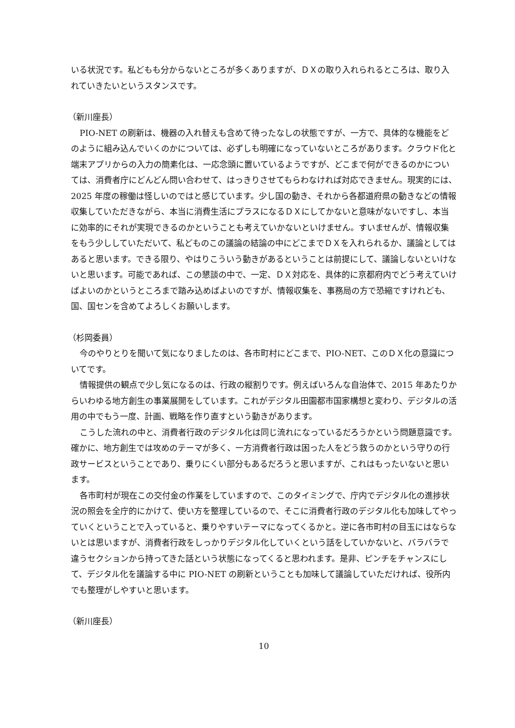いる状況です。私どもも分からないところが多くありますが、ＤＸの取り入れられるところは、取り入れていきたいというスタンスです。
（新川座長）
PIO-NET の刷新は、機器の入れ替えも含めて待ったなしの状態ですが、一方で、具体的な機能をどのように組み込んでいくのかについては、必ずしも明確になっていないところがあります。クラウド化と端末アプリからの入力の簡素化は、一応念頭に置いているようですが、どこまで何ができるのかについては、消費者庁にどんどん問い合わせて、はっきりさせてもらわなければ対応できません。現実的には、2025 年度の稼働は怪しいのではと感じています。少し国の動き、それから各都道府県の動きなどの情報収集していただきながら、本当に消費生活にプラスになるＤＸにしてかないと意味がないですし、本当に効率的にそれが実現できるのかということも考えていかないといけません。すいませんが、情報収集をもう少ししていただいて、私どものこの議論の結論の中にどこまでＤＸを入れられるか、議論としてはあると思います。できる限り、やはりこういう動きがあるということは前提にして、議論しないといけないと思います。可能であれば、この懇談の中で、一定、ＤＸ対応を、具体的に京都府内でどう考えていけばよいのかというところまで踏み込めばよいのですが、情報収集を、事務局の方で恐縮ですけれども、国、国センを含めてよろしくお願いします。
（杉岡委員）
今のやりとりを聞いて気になりましたのは、各市町村にどこまで、PIO-NET、このＤＸ化の意識についてです。
情報提供の観点で少し気になるのは、行政の縦割りです。例えばいろんな自治体で、2015 年あたりからいわゆる地方創生の事業展開をしています。これがデジタル田園都市国家構想と変わり、デジタルの活用の中でもう一度、計画、戦略を作り直すという動きがあります。
こうした流れの中と、消費者行政のデジタル化は同じ流れになっているだろうかという問題意識です。確かに、地方創生では攻めのテーマが多く、一方消費者行政は困った人をどう救うのかという守りの行政サービスということであり、乗りにくい部分もあるだろうと思いますが、これはもったいないと思います。
各市町村が現在この交付金の作業をしていますので、このタイミングで、庁内でデジタル化の進捗状況の照会を全庁的にかけて、使い方を整理しているので、そこに消費者行政のデジタル化も加味してやっていくということで入っていると、乗りやすいテーマになってくるかと。逆に各市町村の目玉にはならないとは思いますが、消費者行政をしっかりデジタル化していくという話をしていかないと、バラバラで違うセクションから持ってきた話という状態になってくると思われます。是非、ピンチをチャンスにして、デジタル化を議論する中に PIO-NET の刷新ということも加味して議論していただければ、役所内でも整理がしやすいと思います。
（新川座長）
10